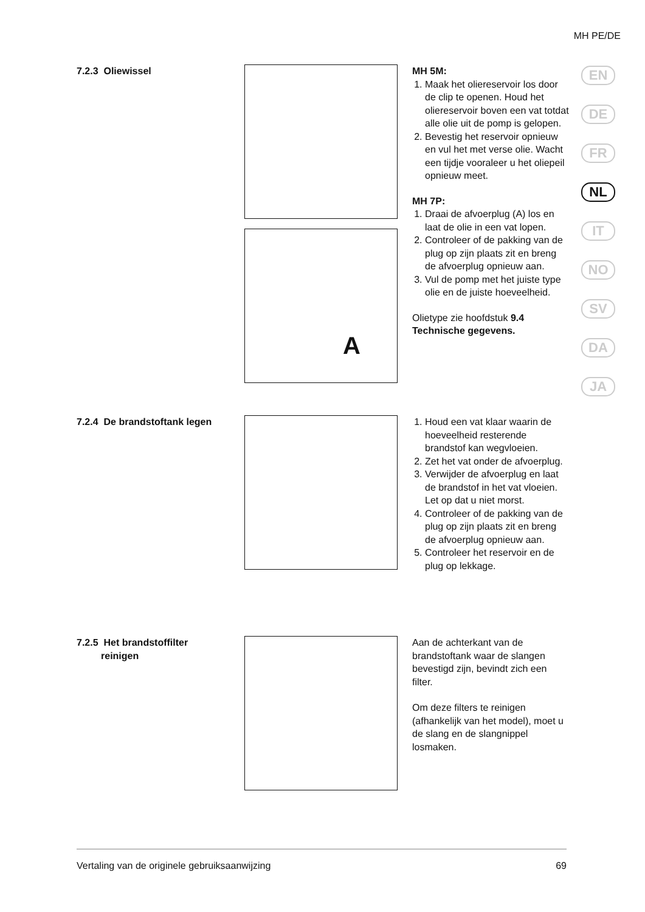MH PE/DE
EN
DE
FR
NL
IT
NO
SV
DA
JA
7.2.3 Oliewissel
A
MH 5M:
1. Maak het oliereservoir los door de clip te openen. Houd het oliereservoir boven een vat totdat alle olie uit de pomp is gelopen.
2. Bevestig het reservoir opnieuw en vul het met verse olie. Wacht een tijdje vooraleer u het oliepeil opnieuw meet.
MH 7P:
1. Draai de afvoerplug (A) los en laat de olie in een vat lopen.
2. Controleer of de pakking van de plug op zijn plaats zit en breng de afvoerplug opnieuw aan.
3. Vul de pomp met het juiste type olie en de juiste hoeveelheid.
Olietype zie hoofdstuk 9.4 Technische gegevens.
7.2.4 De brandstoftank legen
1. Houd een vat klaar waarin de hoeveelheid resterende brandstof kan wegvloeien.
2. Zet het vat onder de afvoerplug.
3. Verwijder de afvoerplug en laat de brandstof in het vat vloeien. Let op dat u niet morst.
4. Controleer of de pakking van de plug op zijn plaats zit en breng de afvoerplug opnieuw aan.
5. Controleer het reservoir en de plug op lekkage.
7.2.5 Het brandstoffilter
reinigen
Aan de achterkant van de brandstoftank waar de slangen bevestigd zijn, bevindt zich een filter.
Om deze filters te reinigen (afhankelijk van het model), moet u de slang en de slangnippel losmaken.
Vertaling van de originele gebruiksaanwijzing 69